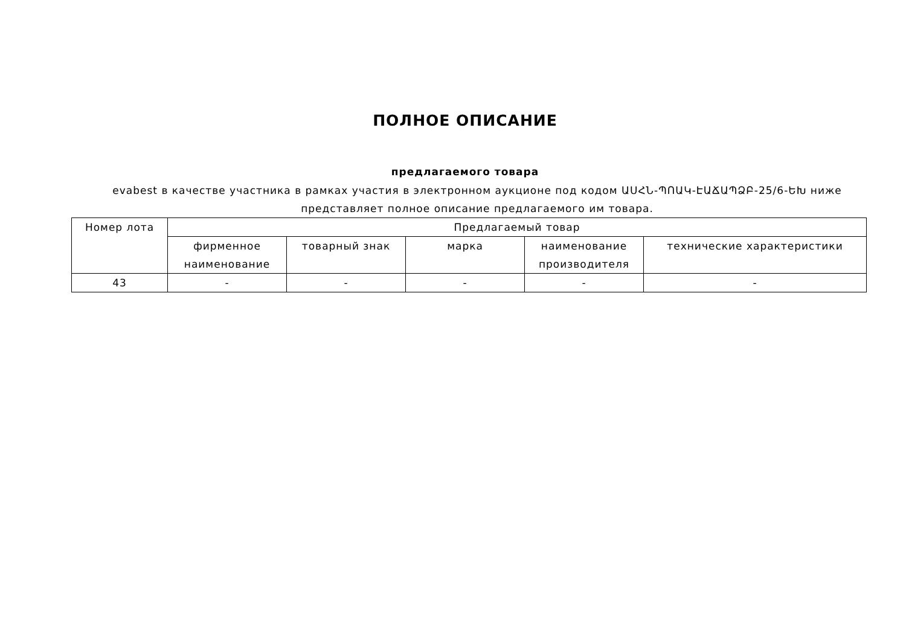ПОЛНОЕ ОПИСАНИЕ
предлагаемого товара
evabest в качестве участника в рамках участия в электронном аукционе под кодом ԱՍՀՆ-ՊՈԱԿ-ԷԱՃԱՊՁԲ-25/6-ԵԽ ниже представляет полное описание предлагаемого им товара.
| Номер лота | Предлагаемый товар | | | | |
| --- | --- | --- | --- | --- | --- |
| | фирменное наименование | товарный знак | марка | наименование производителя | технические характеристики |
| 43 | - | - | - | - | - |